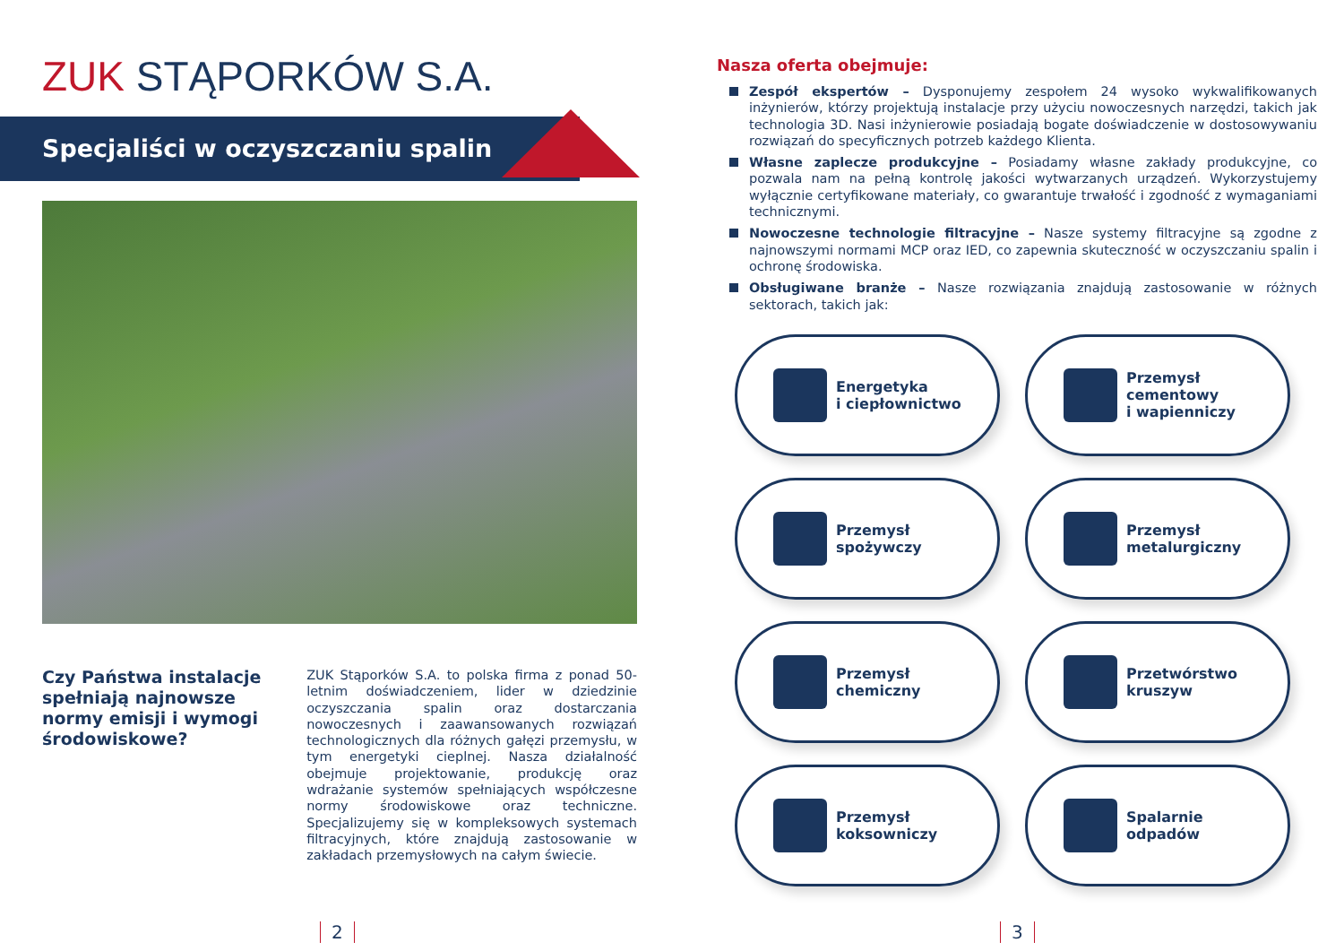ZUK STĄPORKÓW S.A.
Specjaliści w oczyszczaniu spalin
Czy Państwa instalacje spełniają najnowsze normy emisji i wymogi środowiskowe?
ZUK Stąporków S.A. to polska firma z ponad 50-letnim doświadczeniem, lider w dziedzinie oczyszczania spalin oraz dostarczania nowoczesnych i zaawansowanych rozwiązań technologicznych dla różnych gałęzi przemysłu, w tym energetyki cieplnej. Nasza działalność obejmuje projektowanie, produkcję oraz wdrażanie systemów spełniających współczesne normy środowiskowe oraz techniczne. Specjalizujemy się w kompleksowych systemach filtracyjnych, które znajdują zastosowanie w zakładach przemysłowych na całym świecie.
2
Nasza oferta obejmuje:
Zespół ekspertów – Dysponujemy zespołem 24 wysoko wykwalifikowanych inżynierów, którzy projektują instalacje przy użyciu nowoczesnych narzędzi, takich jak technologia 3D. Nasi inżynierowie posiadają bogate doświadczenie w dostosowywaniu rozwiązań do specyficznych potrzeb każdego Klienta.
Własne zaplecze produkcyjne – Posiadamy własne zakłady produkcyjne, co pozwala nam na pełną kontrolę jakości wytwarzanych urządzeń. Wykorzystujemy wyłącznie certyfikowane materiały, co gwarantuje trwałość i zgodność z wymaganiami technicznymi.
Nowoczesne technologie filtracyjne – Nasze systemy filtracyjne są zgodne z najnowszymi normami MCP oraz IED, co zapewnia skuteczność w oczyszczaniu spalin i ochronę środowiska.
Obsługiwane branże – Nasze rozwiązania znajdują zastosowanie w różnych sektorach, takich jak:
Energetyka
i ciepłownictwo
Przemysł
cementowy
i wapienniczy
Przemysł
spożywczy
Przemysł
metalurgiczny
Przemysł
chemiczny
Przetwórstwo
kruszyw
Przemysł
koksowniczy
Spalarnie
odpadów
3